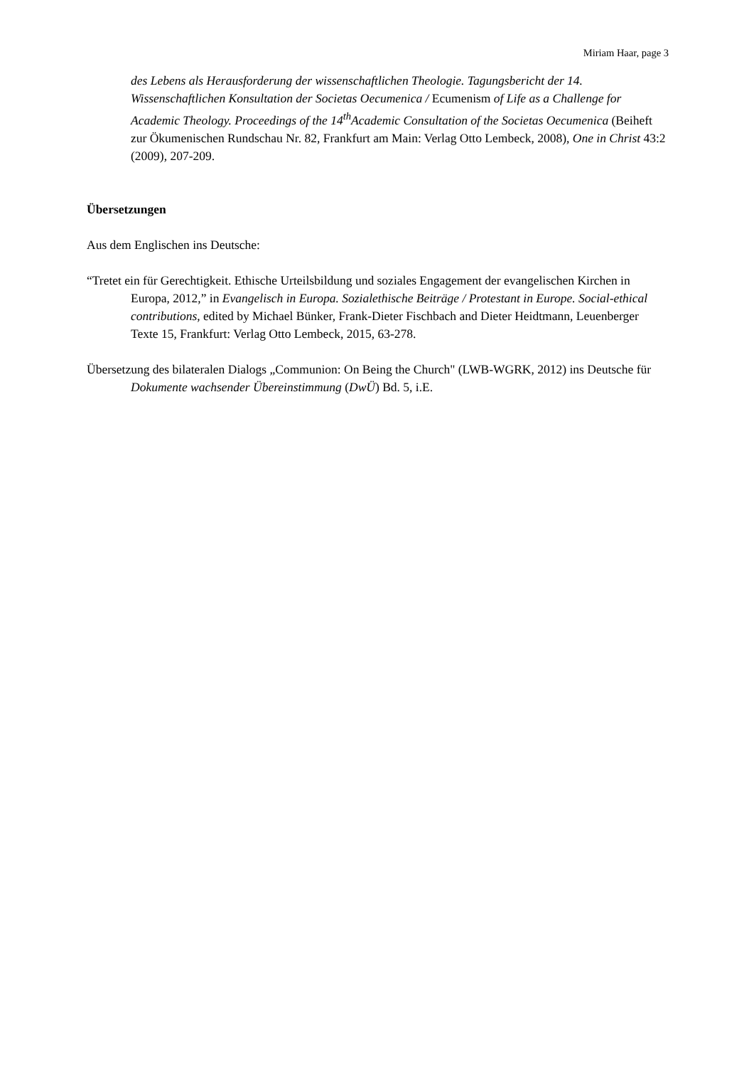Miriam Haar, page 3
des Lebens als Herausforderung der wissenschaftlichen Theologie. Tagungsbericht der 14. Wissenschaftlichen Konsultation der Societas Oecumenica / Ecumenism of Life as a Challenge for Academic Theology. Proceedings of the 14<sup>th</sup>Academic Consultation of the Societas Oecumenica (Beiheft zur Ökumenischen Rundschau Nr. 82, Frankfurt am Main: Verlag Otto Lembeck, 2008), One in Christ 43:2 (2009), 207-209.
Übersetzungen
Aus dem Englischen ins Deutsche:
“Tretet ein für Gerechtigkeit. Ethische Urteilsbildung und soziales Engagement der evangelischen Kirchen in Europa, 2012,” in Evangelisch in Europa. Sozialethische Beiträge / Protestant in Europe. Social-ethical contributions, edited by Michael Bünker, Frank-Dieter Fischbach and Dieter Heidtmann, Leuenberger Texte 15, Frankfurt: Verlag Otto Lembeck, 2015, 63-278.
Übersetzung des bilateralen Dialogs „Communion: On Being the Church" (LWB-WGRK, 2012) ins Deutsche für Dokumente wachsender Übereinstimmung (DwÜ) Bd. 5, i.E.